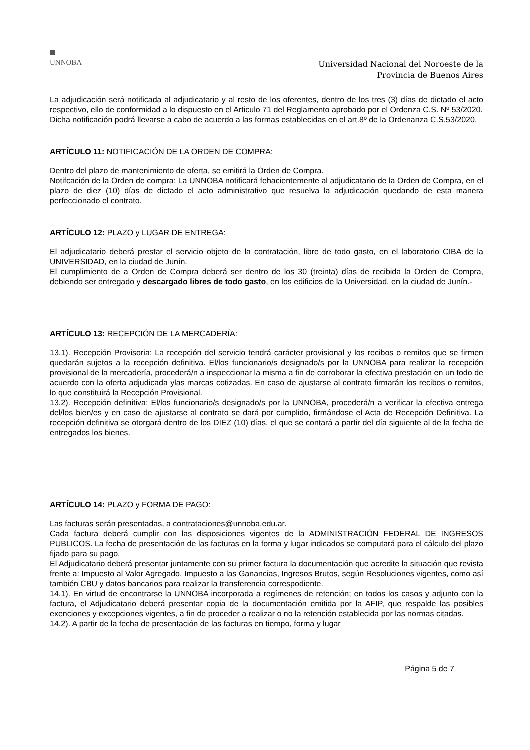UNNOBA
Universidad Nacional del Noroeste de la
Provincia de Buenos Aires
La adjudicación será notificada al adjudicatario y al resto de los oferentes, dentro de los tres (3) días de dictado el acto respectivo, ello de conformidad a lo dispuesto en el Articulo 71 del Reglamento aprobado por el Ordenza C.S. Nº 53/2020.
Dicha notificación podrá llevarse a cabo de acuerdo a las formas establecidas en el art.8º de la Ordenanza C.S.53/2020.
ARTÍCULO 11: NOTIFICACIÓN DE LA ORDEN DE COMPRA:
Dentro del plazo de mantenimiento de oferta, se emitirá la Orden de Compra.
Notifcación de la Orden de compra: La UNNOBA notificará fehacientemente al adjudicatario de la Orden de Compra, en el plazo de diez (10) días de dictado el acto administrativo que resuelva la adjudicación quedando de esta manera perfeccionado el contrato.
ARTÍCULO 12: PLAZO y LUGAR DE ENTREGA:
El adjudicatario deberá prestar el servicio objeto de la contratación, libre de todo gasto, en el laboratorio CIBA de la UNIVERSIDAD, en la ciudad de Junín.
El cumplimiento de a Orden de Compra deberá ser dentro de los 30 (treinta) días de recibida la Orden de Compra, debiendo ser entregado y descargado libres de todo gasto, en los edificios de la Universidad, en la ciudad de Junín.-
ARTÍCULO 13: RECEPCIÓN DE LA MERCADERÍA:
13.1). Recepción Provisoria: La recepción del servicio tendrá carácter provisional y los recibos o remitos que se firmen quedarán sujetos a la recepción definitiva. El/los funcionario/s designado/s por la UNNOBA para realizar la recepción provisional de la mercadería, procederá/n a inspeccionar la misma a fin de corroborar la efectiva prestación en un todo de acuerdo con la oferta adjudicada ylas marcas cotizadas. En caso de ajustarse al contrato firmarán los recibos o remitos, lo que constituirá la Recepción Provisional.
13.2). Recepción definitiva: El/los funcionario/s designado/s por la UNNOBA, procederá/n a verificar la efectiva entrega del/los bien/es y en caso de ajustarse al contrato se dará por cumplido, firmándose el Acta de Recepción Definitiva. La recepción definitiva se otorgará dentro de los DIEZ (10) días, el que se contará a partir del día siguiente al de la fecha de entregados los bienes.
ARTÍCULO 14: PLAZO y FORMA DE PAGO:
Las facturas serán presentadas, a contrataciones@unnoba.edu.ar.
Cada factura deberá cumplir con las disposiciones vigentes de la ADMINISTRACIÓN FEDERAL DE INGRESOS PUBLICOS. La fecha de presentación de las facturas en la forma y lugar indicados se computará para el cálculo del plazo fijado para su pago.
El Adjudicatario deberá presentar juntamente con su primer factura la documentación que acredite la situación que revista frente a: Impuesto al Valor Agregado, Impuesto a las Ganancias, Ingresos Brutos, según Resoluciones vigentes, como así también CBU y datos bancarios para realizar la transferencia correspodiente.
14.1). En virtud de encontrarse la UNNOBA incorporada a regímenes de retención; en todos los casos y adjunto con la factura, el Adjudicatario deberá presentar copia de la documentación emitida por la AFIP, que respalde las posibles exenciones y excepciones vigentes, a fin de proceder a realizar o no la retención establecida por las normas citadas.
14.2). A partir de la fecha de presentación de las facturas en tiempo, forma y lugar
Página 5 de 7